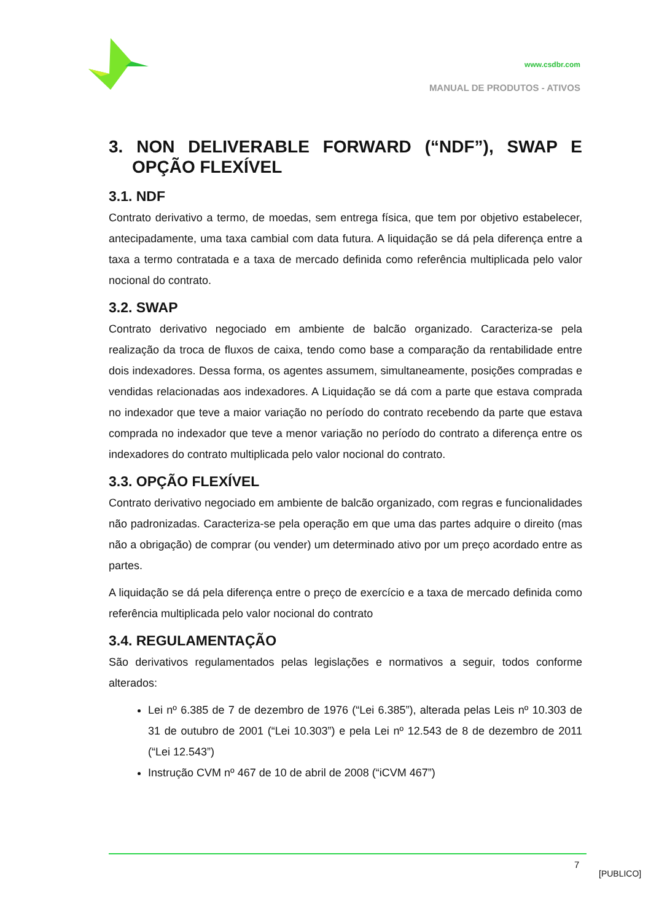www.csdbr.com
MANUAL DE PRODUTOS - ATIVOS
3. NON DELIVERABLE FORWARD (“NDF”), SWAP E OPÇÃO FLEXÍVEL
3.1. NDF
Contrato derivativo a termo, de moedas, sem entrega física, que tem por objetivo estabelecer, antecipadamente, uma taxa cambial com data futura. A liquidação se dá pela diferença entre a taxa a termo contratada e a taxa de mercado definida como referência multiplicada pelo valor nocional do contrato.
3.2. SWAP
Contrato derivativo negociado em ambiente de balcão organizado. Caracteriza-se pela realização da troca de fluxos de caixa, tendo como base a comparação da rentabilidade entre dois indexadores. Dessa forma, os agentes assumem, simultaneamente, posições compradas e vendidas relacionadas aos indexadores. A Liquidação se dá com a parte que estava comprada no indexador que teve a maior variação no período do contrato recebendo da parte que estava comprada no indexador que teve a menor variação no período do contrato a diferença entre os indexadores do contrato multiplicada pelo valor nocional do contrato.
3.3. OPÇÃO FLEXÍVEL
Contrato derivativo negociado em ambiente de balcão organizado, com regras e funcionalidades não padronizadas. Caracteriza-se pela operação em que uma das partes adquire o direito (mas não a obrigação) de comprar (ou vender) um determinado ativo por um preço acordado entre as partes.
A liquidação se dá pela diferença entre o preço de exercício e a taxa de mercado definida como referência multiplicada pelo valor nocional do contrato
3.4. REGULAMENTAÇÃO
São derivativos regulamentados pelas legislações e normativos a seguir, todos conforme alterados:
Lei nº 6.385 de 7 de dezembro de 1976 (“Lei 6.385”), alterada pelas Leis nº 10.303 de 31 de outubro de 2001 (“Lei 10.303”) e pela Lei nº 12.543 de 8 de dezembro de 2011 (“Lei 12.543”)
Instrução CVM nº 467 de 10 de abril de 2008 (“iCVM 467”)
7
[PUBLICO]